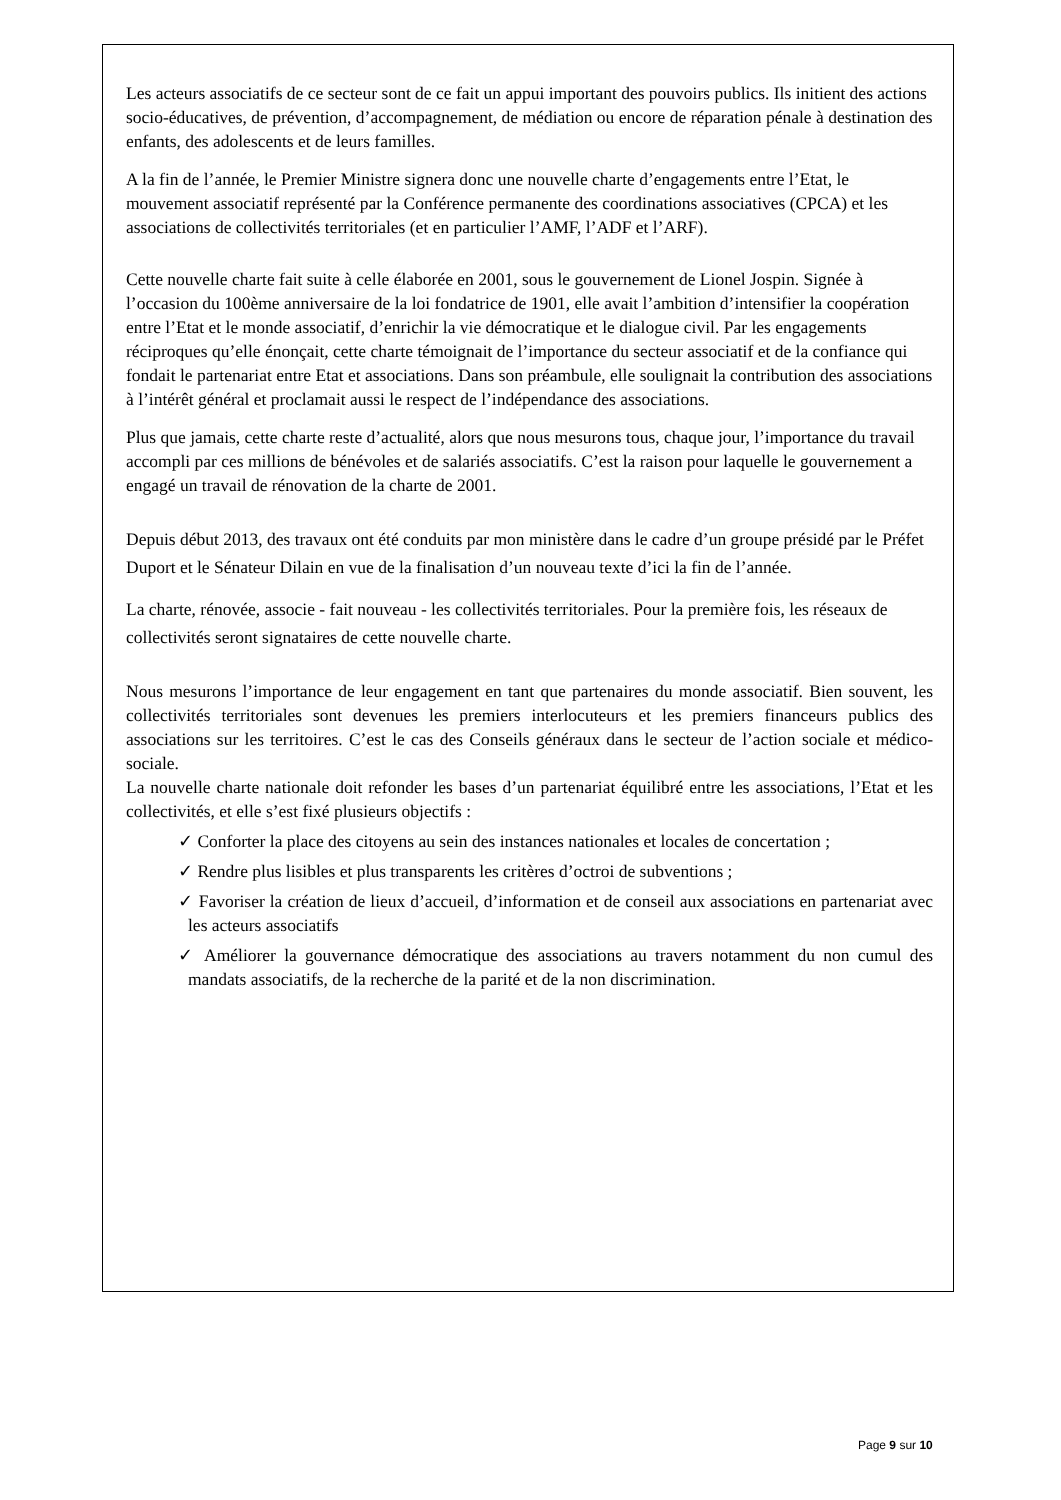Les acteurs associatifs de ce secteur sont de ce fait un appui important des pouvoirs publics. Ils initient des actions socio-éducatives, de prévention, d’accompagnement, de médiation ou encore de réparation pénale à destination des enfants, des adolescents et de leurs familles.
A la fin de l’année, le Premier Ministre signera donc une nouvelle charte d’engagements entre l’Etat, le mouvement associatif représenté par la Conférence permanente des coordinations associatives (CPCA) et les associations de collectivités territoriales (et en particulier l’AMF, l’ADF et l’ARF).
Cette nouvelle charte fait suite à celle élaborée en 2001, sous le gouvernement de Lionel Jospin. Signée à l’occasion du 100ème anniversaire de la loi fondatrice de 1901, elle avait l’ambition d’intensifier la coopération entre l’Etat et le monde associatif, d’enrichir la vie démocratique et le dialogue civil. Par les engagements réciproques qu’elle énonçait, cette charte témoignait de l’importance du secteur associatif et de la confiance qui fondait le partenariat entre Etat et associations. Dans son préambule, elle soulignait la contribution des associations à l’intérêt général et proclamait aussi le respect de l’indépendance des associations.
Plus que jamais, cette charte reste d’actualité, alors que nous mesurons tous, chaque jour, l’importance du travail accompli par ces millions de bénévoles et de salariés associatifs. C’est la raison pour laquelle le gouvernement a engagé un travail de rénovation de la charte de 2001.
Depuis début 2013, des travaux ont été conduits par mon ministère dans le cadre d’un groupe présidé par le Préfet Duport et le Sénateur Dilain en vue de la finalisation d’un nouveau texte d’ici la fin de l’année.
La charte, rénovée, associe - fait nouveau - les collectivités territoriales. Pour la première fois, les réseaux de collectivités seront signataires de cette nouvelle charte.
Nous mesurons l’importance de leur engagement en tant que partenaires du monde associatif. Bien souvent, les collectivités territoriales sont devenues les premiers interlocuteurs et les premiers financeurs publics des associations sur les territoires. C’est le cas des Conseils généraux dans le secteur de l’action sociale et médico-sociale.
La nouvelle charte nationale doit refonder les bases d’un partenariat équilibré entre les associations, l’Etat et les collectivités, et elle s’est fixé plusieurs objectifs :
✓ Conforter la place des citoyens au sein des instances nationales et locales de concertation ;
✓ Rendre plus lisibles et plus transparents les critères d’octroi de subventions ;
✓ Favoriser la création de lieux d’accueil, d’information et de conseil aux associations en partenariat avec les acteurs associatifs
✓ Améliorer la gouvernance démocratique des associations au travers notamment du non cumul des mandats associatifs, de la recherche de la parité et de la non discrimination.
Page 9 sur 10